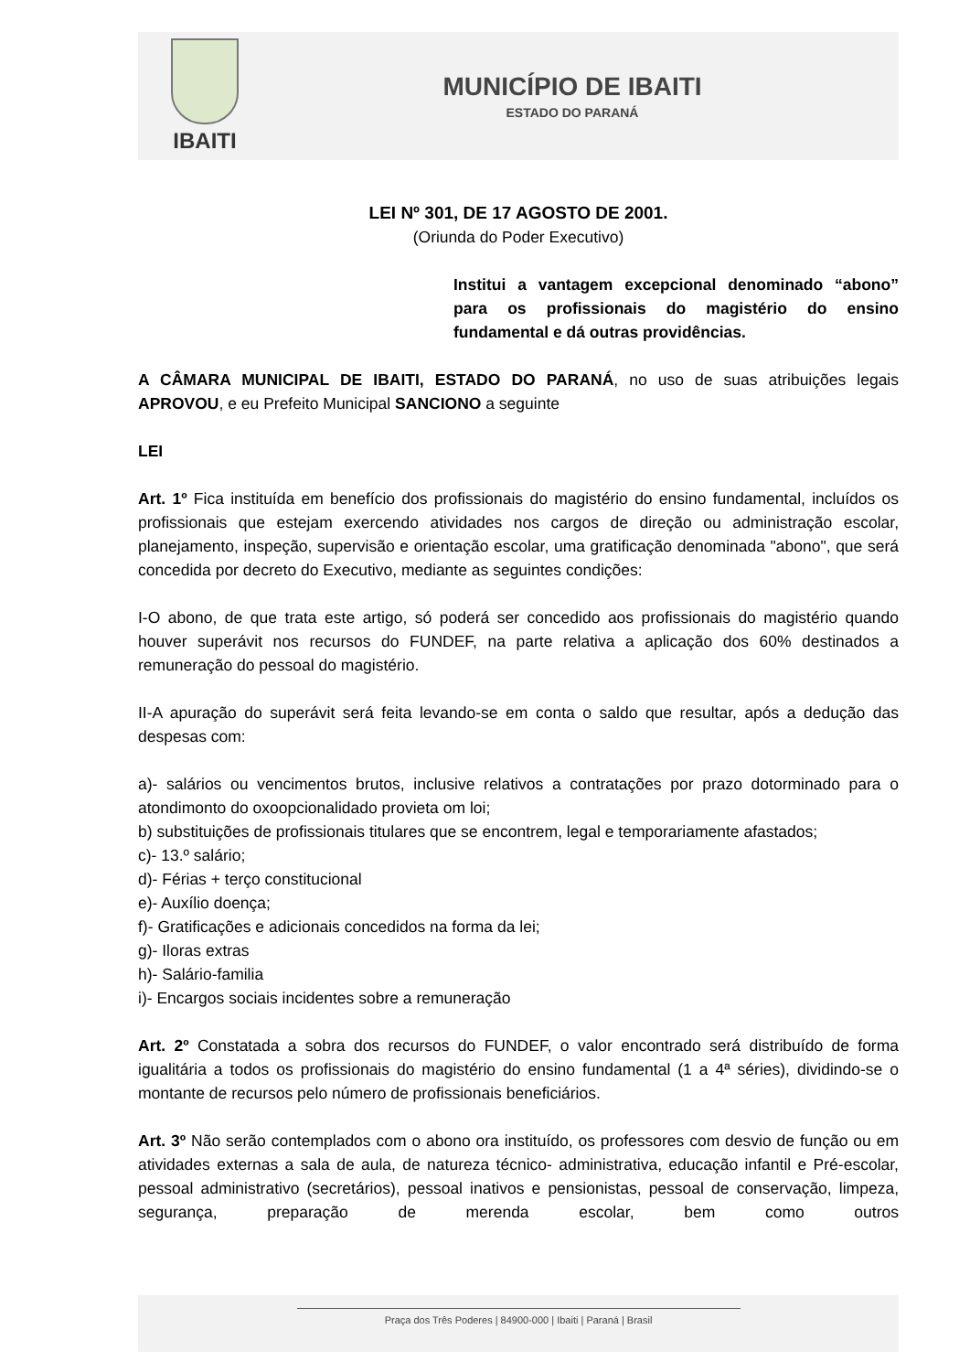IBAITI
MUNICÍPIO DE IBAITI
ESTADO DO PARANÁ
LEI Nº 301, DE 17 AGOSTO DE 2001.
(Oriunda do Poder Executivo)
Institui a vantagem excepcional denominado “abono” para os profissionais do magistério do ensino fundamental e dá outras providências.
A CÂMARA MUNICIPAL DE IBAITI, ESTADO DO PARANÁ, no uso de suas atribuições legais APROVOU, e eu Prefeito Municipal SANCIONO a seguinte
LEI
Art. 1º Fica instituída em benefício dos profissionais do magistério do ensino fundamental, incluídos os profissionais que estejam exercendo atividades nos cargos de direção ou administração escolar, planejamento, inspeção, supervisão e orientação escolar, uma gratificação denominada "abono", que será concedida por decreto do Executivo, mediante as seguintes condições:
I-O abono, de que trata este artigo, só poderá ser concedido aos profissionais do magistério quando houver superávit nos recursos do FUNDEF, na parte relativa a aplicação dos 60% destinados a remuneração do pessoal do magistério.
II-A apuração do superávit será feita levando-se em conta o saldo que resultar, após a dedução das despesas com:
a)- salários ou vencimentos brutos, inclusive relativos a contratações por prazo dotorminado para o atondimonto do oxoopcionalidado provieta om loi;
b) substituições de profissionais titulares que se encontrem, legal e temporariamente afastados;
c)- 13.º salário;
d)- Férias + terço constitucional
e)- Auxílio doença;
f)- Gratificações e adicionais concedidos na forma da lei;
g)- Iloras extras
h)- Salário-familia
i)- Encargos sociais incidentes sobre a remuneração
Art. 2º Constatada a sobra dos recursos do FUNDEF, o valor encontrado será distribuído de forma igualitária a todos os profissionais do magistério do ensino fundamental (1 a 4ª séries), dividindo-se o montante de recursos pelo número de profissionais beneficiários.
Art. 3º Não serão contemplados com o abono ora instituído, os professores com desvio de função ou em atividades externas a sala de aula, de natureza técnico- administrativa, educação infantil e Pré-escolar, pessoal administrativo (secretários), pessoal inativos e pensionistas, pessoal de conservação, limpeza, segurança, preparação de merenda escolar, bem como outros
Praça dos Três Poderes | 84900-000 | Ibaiti | Paraná | Brasil